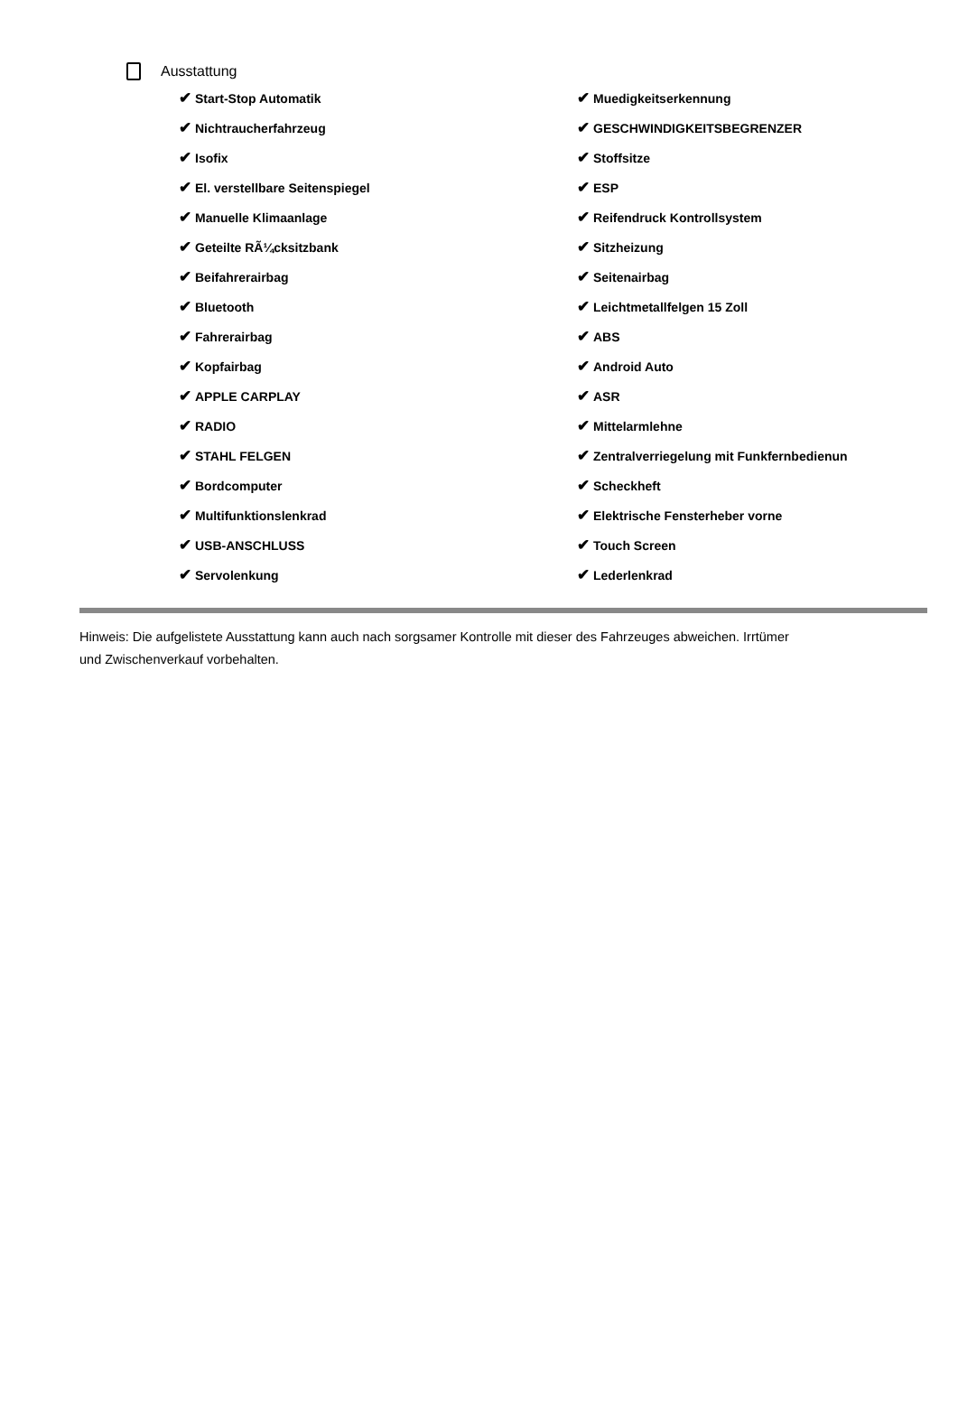Ausstattung
✔ Start-Stop Automatik
✔ Muedigkeitserkennung
✔ Nichtraucherfahrzeug
✔ GESCHWINDIGKEITSBEGRENZER
✔ Isofix
✔ Stoffsitze
✔ El. verstellbare Seitenspiegel
✔ ESP
✔ Manuelle Klimaanlage
✔ Reifendruck Kontrollsystem
✔ Geteilte RÃ¼cksitzbank
✔ Sitzheizung
✔ Beifahrerairbag
✔ Seitenairbag
✔ Bluetooth
✔ Leichtmetallfelgen 15 Zoll
✔ Fahrerairbag
✔ ABS
✔ Kopfairbag
✔ Android Auto
✔ APPLE CARPLAY
✔ ASR
✔ RADIO
✔ Mittelarmlehne
✔ STAHL FELGEN
✔ Zentralverriegelung mit Funkfernbedienun
✔ Bordcomputer
✔ Scheckheft
✔ Multifunktionslenkrad
✔ Elektrische Fensterheber vorne
✔ USB-ANSCHLUSS
✔ Touch Screen
✔ Servolenkung
✔ Lederlenkrad
Hinweis: Die aufgelistete Ausstattung kann auch nach sorgsamer Kontrolle mit dieser des Fahrzeuges abweichen. Irrtümer und Zwischenverkauf vorbehalten.